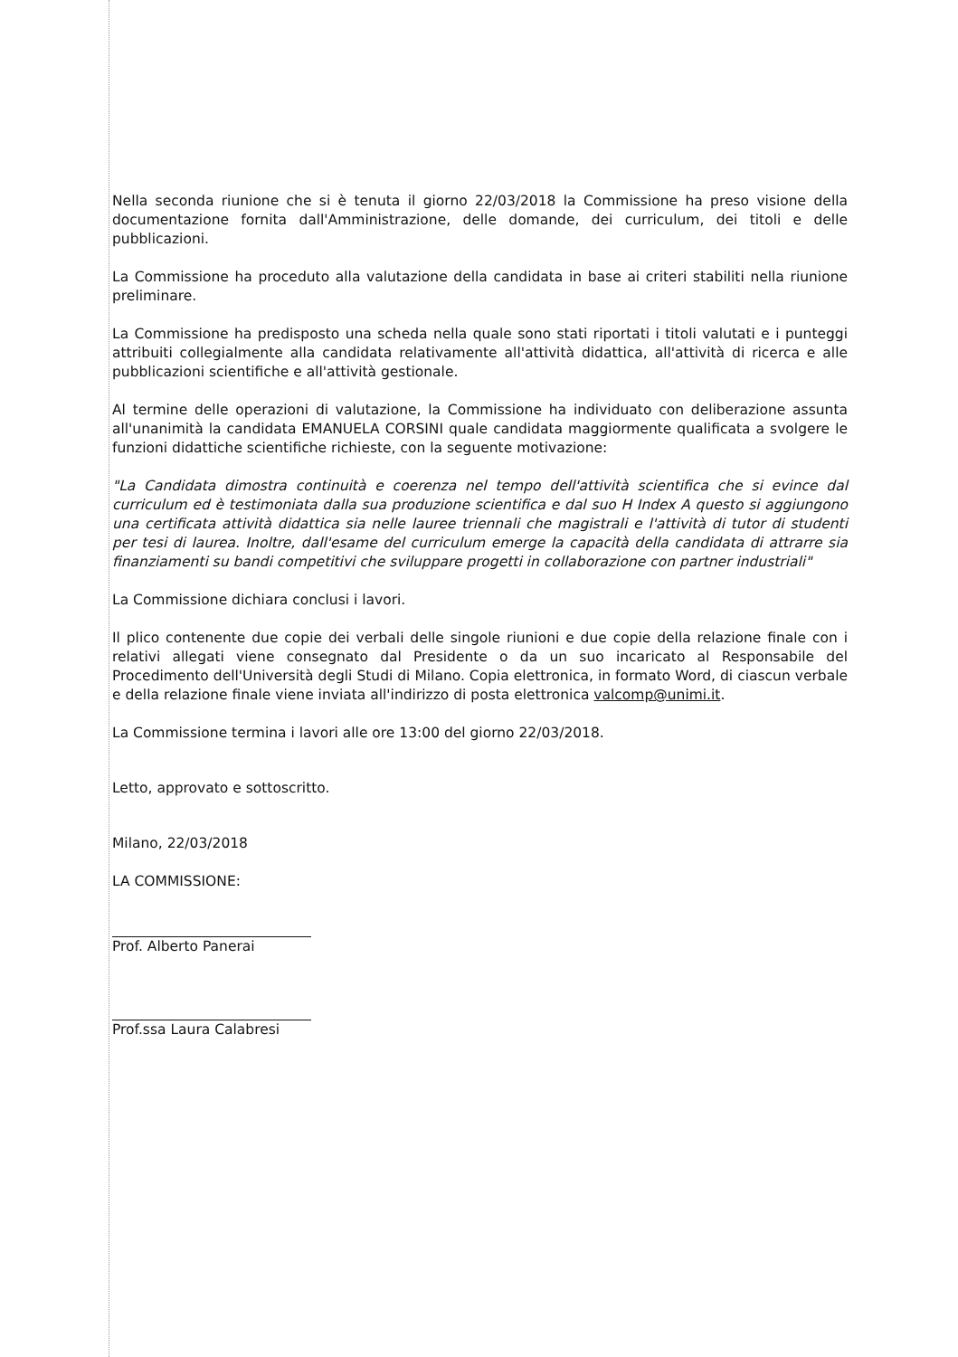Nella seconda riunione che si è tenuta il giorno 22/03/2018 la Commissione ha preso visione della documentazione fornita dall'Amministrazione, delle domande, dei curriculum, dei titoli e delle pubblicazioni.
La Commissione ha proceduto alla valutazione della candidata in base ai criteri stabiliti nella riunione preliminare.
La Commissione ha predisposto una scheda nella quale sono stati riportati i titoli valutati e i punteggi attribuiti collegialmente alla candidata relativamente all'attività didattica, all'attività di ricerca e alle pubblicazioni scientifiche e all'attività gestionale.
Al termine delle operazioni di valutazione, la Commissione ha individuato con deliberazione assunta all'unanimità la candidata EMANUELA CORSINI quale candidata maggiormente qualificata a svolgere le funzioni didattiche scientifiche richieste, con la seguente motivazione:
"La Candidata dimostra continuità e coerenza nel tempo dell'attività scientifica che si evince dal curriculum ed è testimoniata dalla sua produzione scientifica e dal suo H Index A questo si aggiungono una certificata attività didattica sia nelle lauree triennali che magistrali e l'attività di tutor di studenti per tesi di laurea. Inoltre, dall'esame del curriculum emerge la capacità della candidata di attrarre sia finanziamenti su bandi competitivi che sviluppare progetti in collaborazione con partner industriali"
La Commissione dichiara conclusi i lavori.
Il plico contenente due copie dei verbali delle singole riunioni e due copie della relazione finale con i relativi allegati viene consegnato dal Presidente o da un suo incaricato al Responsabile del Procedimento dell'Università degli Studi di Milano. Copia elettronica, in formato Word, di ciascun verbale e della relazione finale viene inviata all'indirizzo di posta elettronica valcomp@unimi.it.
La Commissione termina i lavori alle ore 13:00 del giorno 22/03/2018.
Letto, approvato e sottoscritto.
Milano, 22/03/2018
LA COMMISSIONE:
Prof. Alberto Panerai
Prof.ssa Laura Calabresi